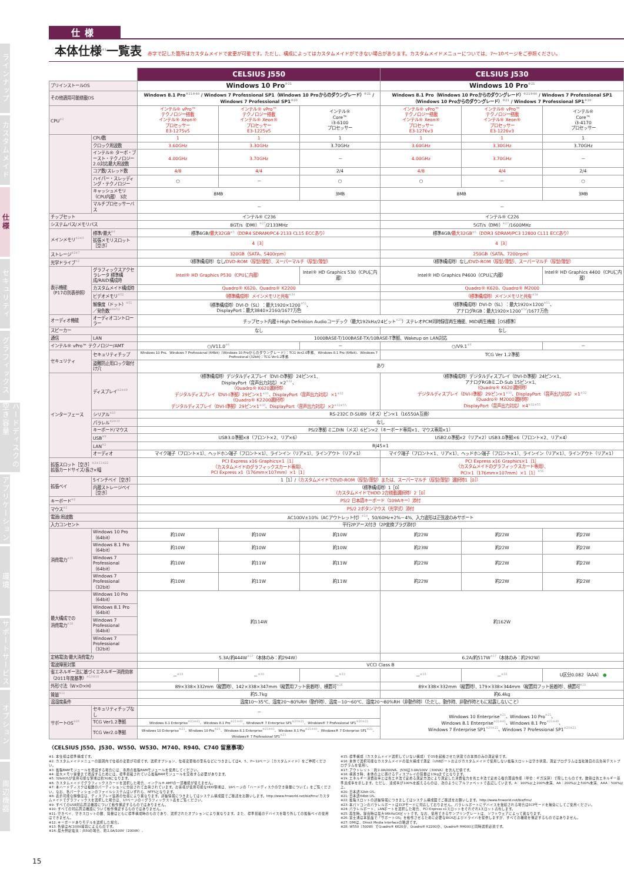ラインナップ
カスタムメイド
仕様
セキュリティ
グラフィックス
ハードディスクの空き容量
アプリケーション
環境
サポートサービス
オプション
周辺機器
仕様
本体仕様<sup>※1</sup>一覧表
赤字で記した箇所はカスタムメイドで変更が可能です。ただし、構成によってはカスタムメイドができない場合があります。カスタムメイドメニューについては、7～10ページをご参照ください。
| | | CELSIUS J550 | | | CELSIUS J530 | | |
| プリインストールOS | | Windows 10 Pro<sup>※21</sup> | | | Windows 10 Pro<sup>※21</sup> | | |
| その他適用可能搭載OS | | Windows 8.1 Pro<sup>※21※40</sup> / Windows 7 Professional SP1（Windows 10 Proからのダウングレード）<sup>※21</sup> / Windows 7 Professional SP1<sup>※20</sup> | | | Windows 8.1 Pro（Windows 10 Proからのダウングレード）<sup>※21※40</sup> / Windows 7 Professional SP1（Windows 10 Proからのダウングレード）<sup>※21</sup> / Windows 7 Professional SP1<sup>※20</sup> | | |
| CPU<sup>※2</sup> | | インテル® vPro™ テクノロジー搭載 インテル® Xeon® プロセッサー E3-1275v5 | インテル® vPro™ テクノロジー搭載 インテル® Xeon® プロセッサー E3-1225v5 | インテル® Core™ i3-6100 プロセッサー | インテル® vPro™ テクノロジー搭載 インテル® Xeon® プロセッサー E3-1276v3 | インテル® vPro™ テクノロジー搭載 インテル® Xeon® プロセッサー E3-1226v3 | インテル® Core™ i3-4170 プロセッサー |
| | CPU数 | 1 | 1 | 1 | 1 | 1 | 1 |
| | クロック周波数 | 3.60GHz | 3.30GHz | 3.70GHz | 3.60GHz | 3.30GHz | 3.70GHz |
| | インテル® ターボ・ブースト・テクノロジー2.0対応最大周波数 | 4.00GHz | 3.70GHz | － | 4.00GHz | 3.70GHz | － |
| | コア数/スレッド数 | 4/8 | 4/4 | 2/4 | 4/8 | 4/4 | 2/4 |
| | ハイパー・スレッディング・テクノロジー | ○ | － | ○ | ○ | － | ○ |
| | キャッシュメモリ（CPU内蔵） 3次 | 8MB | | 3MB | 8MB | | 3MB |
| | マルチプロセッサーバス | － | | | － | | |
| チップセット | | インテル® C236 | | | インテル® C226 | | |
| システムバス/メモリバス | | 8GT/s（DMI）<sup>※27</sup>/2133MHz | | | 5GT/s（DMI）<sup>※27</sup>/1600MHz | | |
| メインメモリ<sup>※2※3</sup> | 標準/最大<sup>※4</sup> | 標準4GB/ 最大32GB<sup>※5</sup>（DDR4 SDRAM/PC4-2133 CL15 ECCあり） | | | 標準4GB/ 最大32GB<sup>※5</sup>（DDR3 SDRAM/PC3 12800 CL11 ECCあり） | | |
| | 拡張メモリスロット［空き］ | 4［3］ | | | 4［3］ | | |
| ストレージ<sup>※2※7</sup> | | 320GB（SATA、5400rpm） | | | 250GB（SATA、7200rpm） | | |
| 光学ドライブ<sup>※2</sup> | | （標準構成時）なし/ DVD-ROM（厚型/薄型）、スーパーマルチ（厚型/薄型） | | | （標準構成時）なし/ DVD-ROM（厚型/薄型）、スーパーマルチ（厚型/薄型） | | |
| 表示機能 （P17の別表参照） | グラフィックスアクセラレータ 標準構成/RAID構成時 | Intel® HD Graphics P530（CPUに内蔵） | | Intel® HD Graphics 530（CPUに内蔵） | Intel® HD Graphics P4600（CPUに内蔵） | | Intel® HD Graphics 4400（CPUに内蔵） |
| | カスタムメイド構成時 | Quadro® K620、Quadro® K2200 | | | Quadro® K620、Quadro® M2000 | | |
| | ビデオメモリ<sup>※52</sup> | （標準構成時）メインメモリと共有<sup>※34</sup> | | | （標準構成時）メインメモリと共有<sup>※34</sup> | | |
| | 解像度（ドット）<sup>※51</sup>／発色数<sup>※8※52</sup> | （標準構成時）DVI-D（SL）：最大1920×1200<sup>※51</sup>、 DisplayPort：最大3840×2160/1677万色 | | | （標準構成時）DVI-D（SL）：最大1920×1200<sup>※51</sup>、 アナログRGB：最大1920×1200<sup>※54</sup>/1677万色 | | |
| オーディオ機能 | オーディオコントローラー | チップセット内蔵＋High Definition Audioコーデック（最大192kHz/24ビット<sup>※25</sup>）ステレオPCM同時録音再生機能、MIDI再生機能［OS標準］ | | | | | |
| スピーカー | | なし | | | なし | | |
| 通信 | LAN | 1000BASE-T/100BASE-TX/10BASE-T準拠、Wakeup on LAN対応 | | | | | |
| インテル® vPro™ テクノロジー/AMT | | ○/V11.0<sup>※6</sup> | | － | ○/V9.1<sup>※6</sup> | | － |
| セキュリティ | セキュリティチップ | Windows 10 Pro、Windows 7 Professional (64bit)（Windows 10 Proからのダウングレード）：TCG Ver2.0準拠、Windows 8.1 Pro (64bit)、Windows 7 Professional (32bit)：TCG Ver1.2準拠 | | | TCG Ver 1.2準拠 | | |
| | 盗難防止用ロック取付け穴 | あり | | | | | |
| インターフェース | ディスプレイ<sup>※2※49</sup> | （標準構成時）デジタルディスプレイ（DVI-D準拠）24ピン×1、 DisplayPort（音声出力対応）×2<sup>※32</sup>、 （Quadro® K620選択時） デジタルディスプレイ（DVI-I準拠）29ピン×1<sup>※30</sup>、DisplayPort（音声出力対応）×1<sup>※32</sup> （Quadro® K2200選択時） デジタルディスプレイ（DVI-I準拠）29ピン×1<sup>※30</sup>、DisplayPort（音声出力対応）×2<sup>※32※55</sup> | | | （標準構成時）デジタルディスプレイ（DVI-D準拠）24ピン×1、 アナログRGBミニD-Sub 15ピン×1、 （Quadro® K620選択時） デジタルディスプレイ（DVI-I準拠）29ピン×1<sup>※30</sup>、DisplayPort（音声出力対応）×1<sup>※32</sup> （Quadro® M2000選択時） DisplayPort（音声出力対応）×4<sup>※32※55</sup> | | |
| | シリアル<sup>※10</sup> | RS-232C D-SUB9（オス）ピン×1（16550A互換） | | | | | |
| | パラレル<sup>※2※10</sup> | なし | | | | | |
| | キーボード/マウス | PS/2準拠 ミニDIN（メス）6ピン×2（キーボード専用×1、マウス専用×1） | | | | | |
| | USB<sup>※9</sup> | USB3.0準拠×8（フロント×2、リア×6） | | | USB2.0準拠×2（リア×2）USB3.0準拠×6（フロント×2、リア×4） | | |
| | LAN<sup>※2</sup> | RJ45×1 | | | | | |
| | オーディオ | マイク端子（フロント×1）、ヘッドホン端子（フロント×1）、ラインイン（リア×1）、ラインアウト（リア×1） | | | マイク端子（フロント×1、リア×1）、ヘッドホン端子（フロント×1）、ラインイン（リア×1）、ラインアウト（リア×1） | | |
| 拡張スロット［空き］<sup>※2※11※22</sup> 拡張カードサイズ/長さ×幅 | | PCI Express x16 Graphics×1［1］ （カスタムメイドのグラフィックスカード専用）、 PCI Express x1（176mm×107mm）×1［1］ | | | PCI Express x16 Graphics×1［1］ （カスタムメイドのグラフィックスカード専用）、 PCI×1（176mm×107mm）×1［1］<sup>※56</sup> | | |
| 拡張ベイ | 5インチベイ［空き］ | 1［1］/ （カスタムメイドでDVD-ROM（厚型/薄型）または、スーパーマルチ（厚型/薄型）選択時1［0］） | | | | | |
| | 内蔵ストレージベイ［空き］ | （標準構成時）1［0］ （カスタムメイドでHDD 2台搭載選択時）2［0］ | | | | | |
| キーボード<sup>※2</sup> | | PS/2 日本語キーボード（109Aキー）添付 | | | | | |
| マウス<sup>※2</sup> | | PS/2 2ボタンマウス（光学式）添付 | | | | | |
| 電源/周波数 | | AC100V±10%（ACアウトレット付）<sup>※14</sup>、50/60Hz+2%－4%、入力波形は正弦波のみサポート | | | | | |
| 入力コンセント | | 平行2Pアース付き（2P変換プラグ添付） | | | | | |
| 消費電力<sup>※15</sup> | Windows 10 Pro（64bit） | 約10W | 約10W | 約10W | 約22W | 約22W | 約22W |
| | Windows 8.1 Pro（64bit） | 約10W | 約10W | 約10W | 約23W | 約22W | 約22W |
| | Windows 7 Professional（64bit） | 約10W | 約11W | 約11W | 約22W | 約22W | 約22W |
| | Windows 7 Professional（32bit） | 約10W | 約11W | 約11W | 約22W | 約22W | 約22W |
| 最大構成での 消費電力<sup>※16</sup> | Windows 10 Pro（64bit） | 約114W | | | 約162W | | |
| | Windows 8.1 Pro（64bit） | | | | | | |
| | Windows 7 Professional（64bit） | | | | | | |
| | Windows 7 Professional（32bit） | | | | | | |
| 定格電流/最大消費電力 | | 5.3A/約444W<sup>※17</sup>（本体のみ：約294W） | | | 6.2A/約517W<sup>※17</sup>（本体のみ：約292W） | | |
| 電波障害対策 | | VCCI Class B | | | | | |
| 省エネルギー法に基づくエネルギー消費効率（2011年度基準）<sup>※13※19</sup> | | －<sup>※33</sup> | －<sup>※33</sup> | －<sup>※33</sup> | －<sup>※33</sup> | －<sup>※33</sup> | U区分0.082（AAA） ● |
| 外形寸法（W×D×H） | | 89×338×332mm（縦置時）、142×338×347mm（縦置用フット装着時）、横置可<sup>※18</sup> | | | 89×338×332mm（縦置時）、179×338×344mm（縦置用フット装着時）、横置可<sup>※18</sup> | | |
| 質量<sup>※11</sup> | | 約5.7kg | | | 約6.4kg | | |
| 温湿度条件 | | 温度10～35℃、湿度20～80%RH（動作時）、温度－10～60℃、湿度20～80%RH（非動作時）（ただし、動作時、非動作時ともに結露しないこと） | | | | | |
| サポートOS<sup>※26</sup> | セキュリティチップなし | － | | | Windows 10 Enterprise<sup>※21</sup>、Windows 10 Pro<sup>※21</sup>、 Windows 8.1 Enterprise<sup>※21※41</sup>、Windows 8.1 Pro<sup>※21※40</sup>、 Windows 7 Enterprise SP1<sup>※20※21</sup>、Windows 7 Professional SP1<sup>※20※21</sup> | | |
| | TCG Ver1.2準拠 | Windows 8.1 Enterprise<sup>※21※41</sup>、Windows 8.1 Pro<sup>※21※40</sup>、Windows® 7 Enterprise SP1<sup>※20※21</sup>、Windows® 7 Professional SP1<sup>※20※21</sup> | | | | | |
| | TCG Ver2.0準拠 | Windows 10 Enterprise<sup>※21</sup>、Windows 10 Pro<sup>※21</sup>、Windows 8.1 Enterprise<sup>※21※41</sup>、Windows 8.1 Pro<sup>※21※40</sup>、Windows® 7 Enterprise SP1<sup>※21</sup>、Windows® 7 Professional SP1<sup>※21</sup> | | | | | |
〈CELSIUS J550、J530、W550、W530、M740、R940、C740 留意事項〉
※1: 本仕様は標準構成です。
※2: カスタムメイドメニューの範囲内で仕様の変更が可能です。選択オプション、仕様変更後の型名などにつきましては4、5、7～12ページ［カスタムメイド］をご参照ください。
※3: 拡張RAMモジュールを増設する場合には、専用の拡張RAMモジュールを使用してください。
※4: 最大メモリ容量まで増設するためには、標準搭載されている拡張RAMモジュールを交換する必要があります。
※5: 32bitOSが使用可能な領域は約3GBになります。
※6: カスタムメイドでグラフィックスカードを選択した場合、インテル® AMTの一部機能が使えません。
※7: 本ハードディスクは複数のパーティションに分割されて出荷されています。お客様が使用可能なHDD領域は、18ページの「ハードディスクの空き容量について」をご覧ください。なお、各パーティションのファイルシステムはいずれも、NTFSとなります。
※8: 表示可能な解像度は、ディスプレイ装置の仕様により異なります。詳細情報につきましてはシステム構成図でご確認をお願いします。http://www.fmworld.net/biz/fmv/ カスタムメイドでグラフィックスを選択した場合は、17ページの＜グラフィックス＞表をご覧ください。
※9: すべてのUSB対応周辺機器について動作保証するものではありません。
※10: すべての対応周辺機器について動作保証するものではありません。
※11: 空きベイ、空きスロットの数、質量はともに標準構成時のものであり、選択されたオプションにより異なります。また、標準搭載のデバイスを取り外しての拡張ベイの使用はできません。
※12: キーボードありモデルを選択した場合。
※13: 各値はAC100V環境によるものです。
※14: 最大供給電流：J550の場合、約2.0A/100V（200VA）。
※15: 標準構成（カスタムメイド選択していない構成）でOSを起動させた状態での本体のみの測定値です。
※16: 本体で選択可能なカスタムメイドの最大構成で測定（USBポートおよびカスタムメイドで使用しない拡張スロットは空き状態。測定プログラムは当社独自の高負荷テストプログラムを使用）。
※17: アウトレット：約2.0A/200VA、J530は3.0A/100V（300VA）を含んだ値です。
※18: 横置き時、本体の上に置けるディスプレイの質量は13kgまでとなります。
※19: エネルギー消費効率とは省エネ法で定める測定方法により測定した消費電力を省エネ法で定める複合理論性能（単位：ギガ演算）で除したものです。数値は省エネルギー基準達成率を示します。ただし、達成率が100%を超えるものは、次のようにアルファベットで表記しています。A：100%以上200%未満、AA：200%以上500%未満、AAA：500%以上。
※20: 日本語32bit OS。
※21: 日本語64bit OS。
※22: 拡張スロットの詳細情報につきましてはシステム構成図でご確認をお願いします。http://www.fmworld.net/biz/fmv/
※23: 本パソコンのパラレルポートはECPモードに対応しておりません。パラレルポートにデバイスを接続される場合はECPモードを無効にしてご使用ください。
※24: パラレルポート、LANポートを選択した場合、PCI Express x1スロットをそれぞれ1スロット占有します。
※25: 再生時。録音時は最大96kHz/16ビットです。なお、使用できるサンプリングレートは、ソフトウェアによって異なります。
※26: 富士通は本製品で「サポートOS」を動作させるために必要なBIOSおよびドライバを提供しますが、すべての機能を保証するものではありません。
※27: DMIは、Direct Media Interfaceの略語です。
※28: W550（500W）でQuadro® K620か、Quadro® K2200か、Quadro® M4000と同時選択必須です。
15